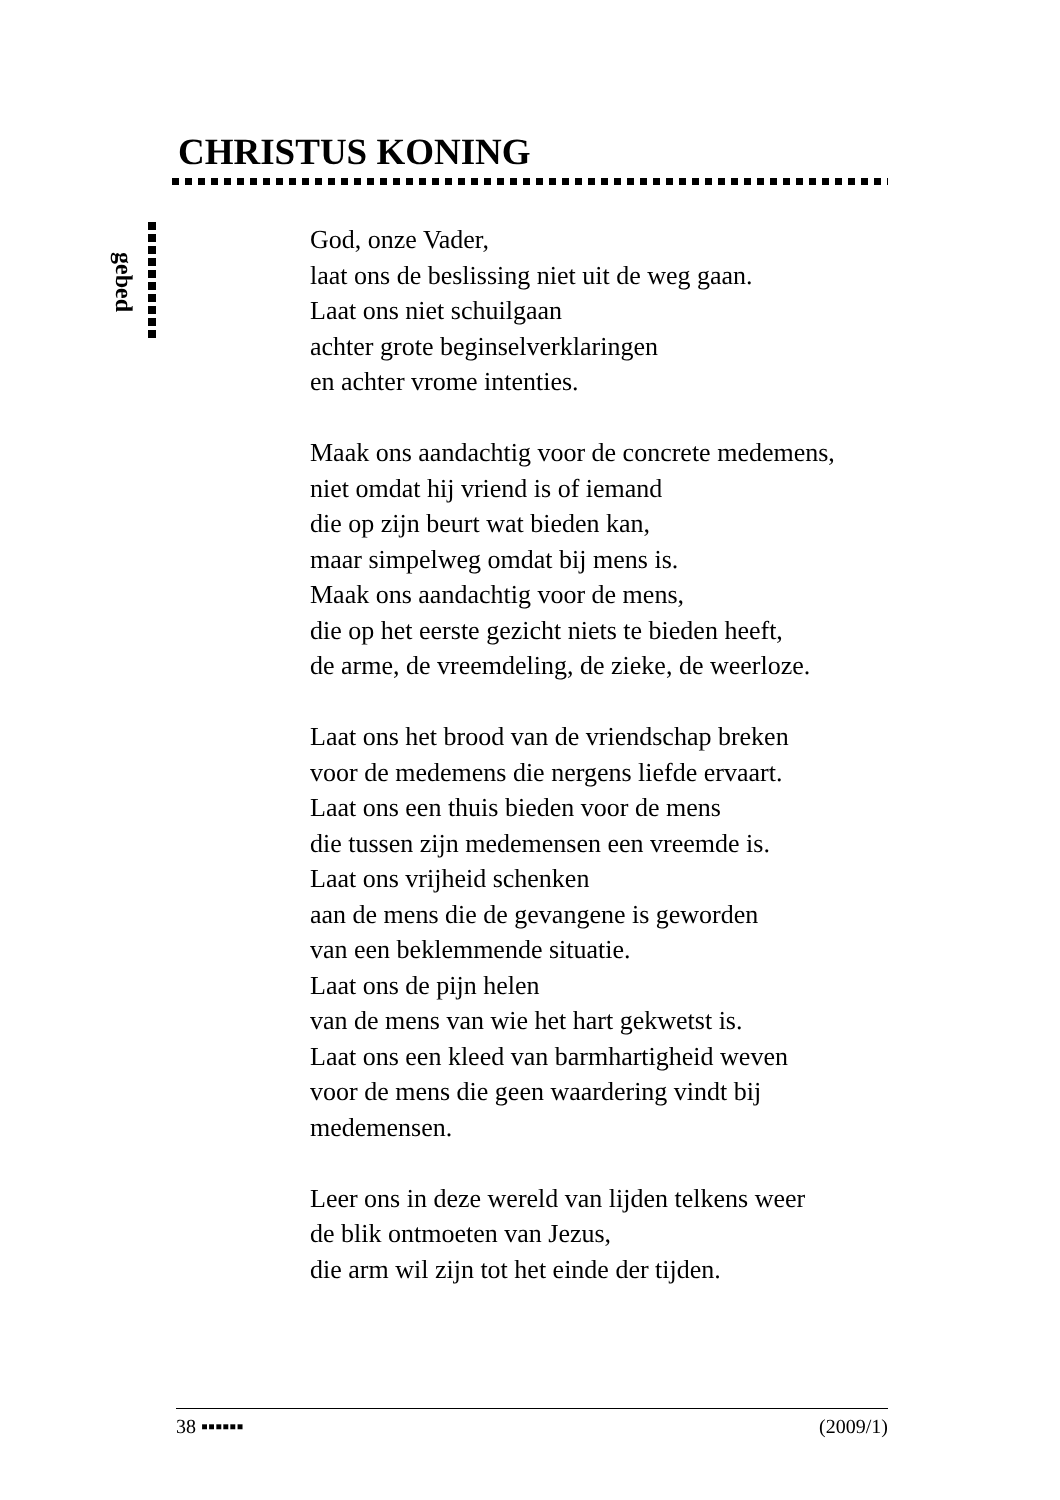CHRISTUS KONING
gebed
God, onze Vader,
laat ons de beslissing niet uit de weg gaan.
Laat ons niet schuilgaan
achter grote beginselverklaringen
en achter vrome intenties.
Maak ons aandachtig voor de concrete medemens,
niet omdat hij vriend is of iemand
die op zijn beurt wat bieden kan,
maar simpelweg omdat bij mens is.
Maak ons aandachtig voor de mens,
die op het eerste gezicht niets te bieden heeft,
de arme, de vreemdeling, de zieke, de weerloze.
Laat ons het brood van de vriendschap breken
voor de medemens die nergens liefde ervaart.
Laat ons een thuis bieden voor de mens
die tussen zijn medemensen een vreemde is.
Laat ons vrijheid schenken
aan de mens die de gevangene is geworden
van een beklemmende situatie.
Laat ons de pijn helen
van de mens van wie het hart gekwetst is.
Laat ons een kleed van barmhartigheid weven
voor de mens die geen waardering vindt bij
medemensen.
Leer ons in deze wereld van lijden telkens weer
de blik ontmoeten van Jezus,
die arm wil zijn tot het einde der tijden.
38 ▪▪▪▪▪▪ (2009/1)